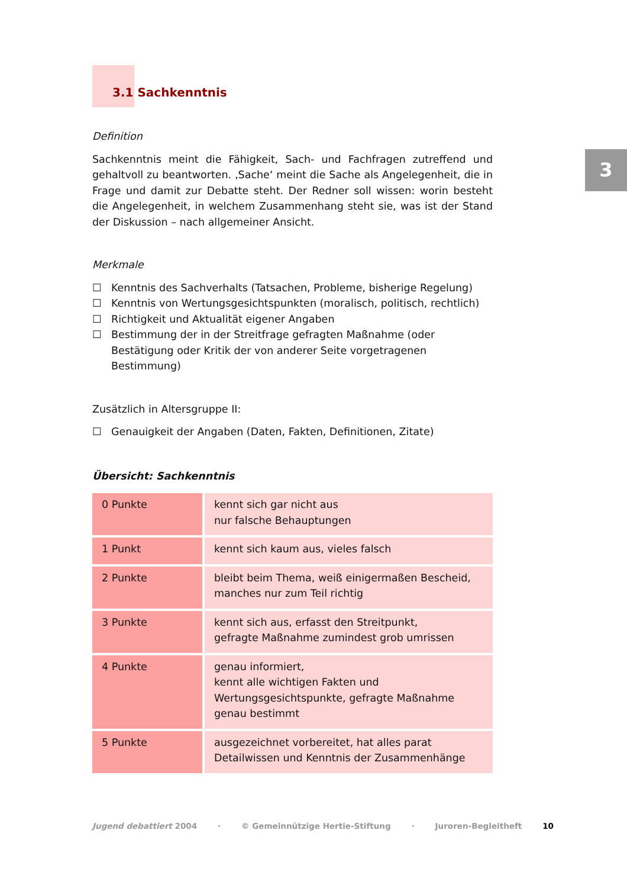3
3.1 Sachkenntnis
Definition
Sachkenntnis meint die Fähigkeit, Sach- und Fachfragen zutreffend und gehaltvoll zu beantworten. ‚Sache‘ meint die Sache als Angelegenheit, die in Frage und damit zur Debatte steht. Der Redner soll wissen: worin besteht die Angelegenheit, in welchem Zusammenhang steht sie, was ist der Stand der Diskussion – nach allgemeiner Ansicht.
Merkmale
☐ Kenntnis des Sachverhalts (Tatsachen, Probleme, bisherige Regelung)
☐ Kenntnis von Wertungsgesichtspunkten (moralisch, politisch, rechtlich)
☐ Richtigkeit und Aktualität eigener Angaben
☐ Bestimmung der in der Streitfrage gefragten Maßnahme (oder Bestätigung oder Kritik der von anderer Seite vorgetragenen Bestimmung)
Zusätzlich in Altersgruppe II:
☐ Genauigkeit der Angaben (Daten, Fakten, Definitionen, Zitate)
Übersicht: Sachkenntnis
| 0 Punkte | kennt sich gar nicht aus nur falsche Behauptungen |
| 1 Punkt | kennt sich kaum aus, vieles falsch |
| 2 Punkte | bleibt beim Thema, weiß einigermaßen Bescheid, manches nur zum Teil richtig |
| 3 Punkte | kennt sich aus, erfasst den Streitpunkt, gefragte Maßnahme zumindest grob umrissen |
| 4 Punkte | genau informiert, kennt alle wichtigen Fakten und Wertungsgesichtspunkte, gefragte Maßnahme genau bestimmt |
| 5 Punkte | ausgezeichnet vorbereitet, hat alles parat Detailwissen und Kenntnis der Zusammenhänge |
Jugend debattiert 2004 · © Gemeinnützige Hertie-Stiftung · Juroren-Begleitheft 10